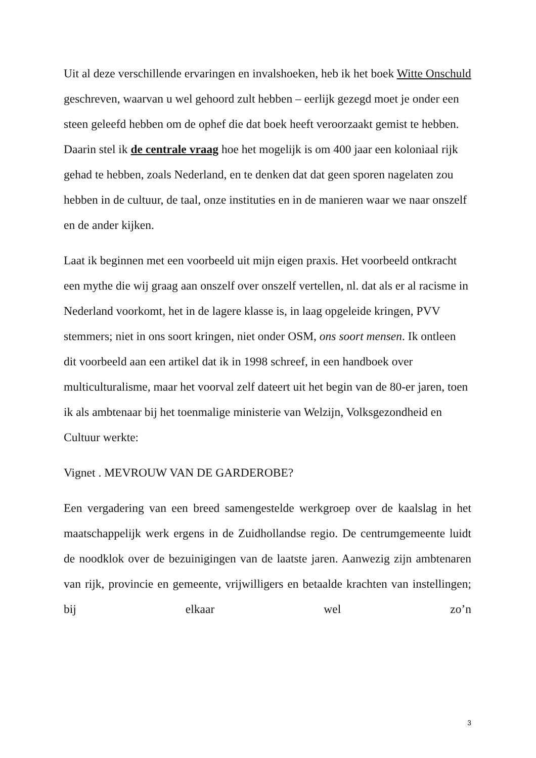Uit al deze verschillende ervaringen en invalshoeken, heb ik het boek Witte Onschuld geschreven, waarvan u wel gehoord zult hebben – eerlijk gezegd moet je onder een steen geleefd hebben om de ophef die dat boek heeft veroorzaakt gemist te hebben. Daarin stel ik de centrale vraag hoe het mogelijk is om 400 jaar een koloniaal rijk gehad te hebben, zoals Nederland, en te denken dat dat geen sporen nagelaten zou hebben in de cultuur, de taal, onze instituties en in de manieren waar we naar onszelf en de ander kijken.
Laat ik beginnen met een voorbeeld uit mijn eigen praxis. Het voorbeeld ontkracht een mythe die wij graag aan onszelf over onszelf vertellen, nl. dat als er al racisme in Nederland voorkomt, het in de lagere klasse is, in laag opgeleide kringen, PVV stemmers; niet in ons soort kringen, niet onder OSM, ons soort mensen. Ik ontleen dit voorbeeld aan een artikel dat ik in 1998 schreef, in een handboek over multiculturalisme, maar het voorval zelf dateert uit het begin van de 80-er jaren, toen ik als ambtenaar bij het toenmalige ministerie van Welzijn, Volksgezondheid en Cultuur werkte:
Vignet . MEVROUW VAN DE GARDEROBE?
Een vergadering van een breed samengestelde werkgroep over de kaalslag in het maatschappelijk werk ergens in de Zuidhollandse regio. De centrumgemeente luidt de noodklok over de bezuinigingen van de laatste jaren. Aanwezig zijn ambtenaren van rijk, provincie en gemeente, vrijwilligers en betaalde krachten van instellingen; bij elkaar wel zo’n
3